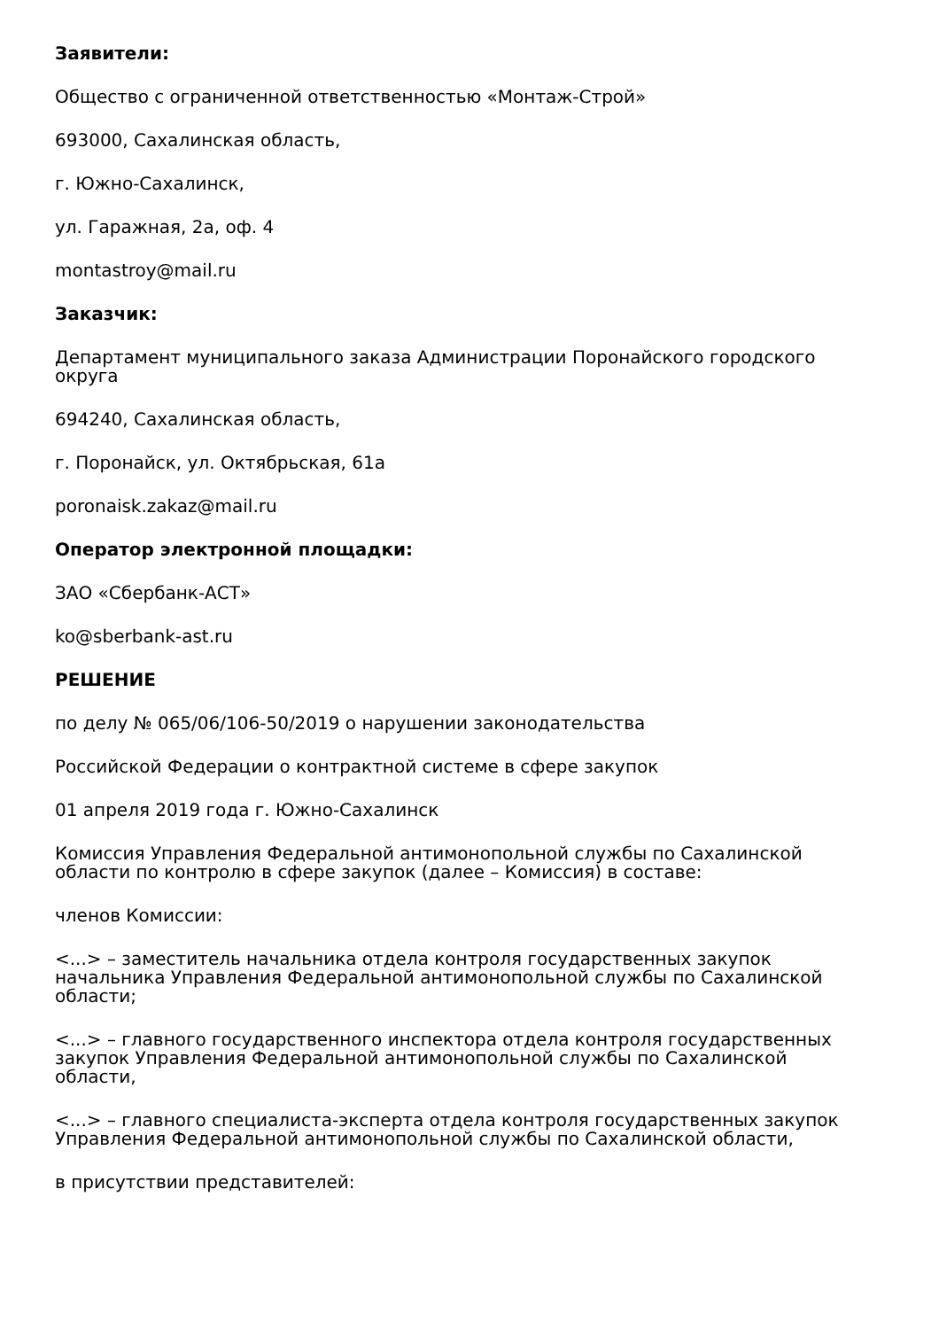Заявители:
Общество с ограниченной ответственностью «Монтаж-Строй»
693000, Сахалинская область,
г. Южно-Сахалинск,
ул. Гаражная, 2а, оф. 4
montastroy@mail.ru
Заказчик:
Департамент муниципального заказа Администрации Поронайского городского округа
694240, Сахалинская область,
г. Поронайск, ул. Октябрьская, 61а
poronaisk.zakaz@mail.ru
Оператор электронной площадки:
ЗАО «Сбербанк-АСТ»
ko@sberbank-ast.ru
РЕШЕНИЕ
по делу № 065/06/106-50/2019 о нарушении законодательства
Российской Федерации о контрактной системе в сфере закупок
01 апреля 2019 года г. Южно-Сахалинск
Комиссия Управления Федеральной антимонопольной службы по Сахалинской области по контролю в сфере закупок (далее – Комиссия) в составе:
членов Комиссии:
<...> – заместитель начальника отдела контроля государственных закупок начальника Управления Федеральной антимонопольной службы по Сахалинской области;
<...> – главного государственного инспектора отдела контроля государственных закупок Управления Федеральной антимонопольной службы по Сахалинской области,
<...> – главного специалиста-эксперта отдела контроля государственных закупок Управления Федеральной антимонопольной службы по Сахалинской области,
в присутствии представителей: